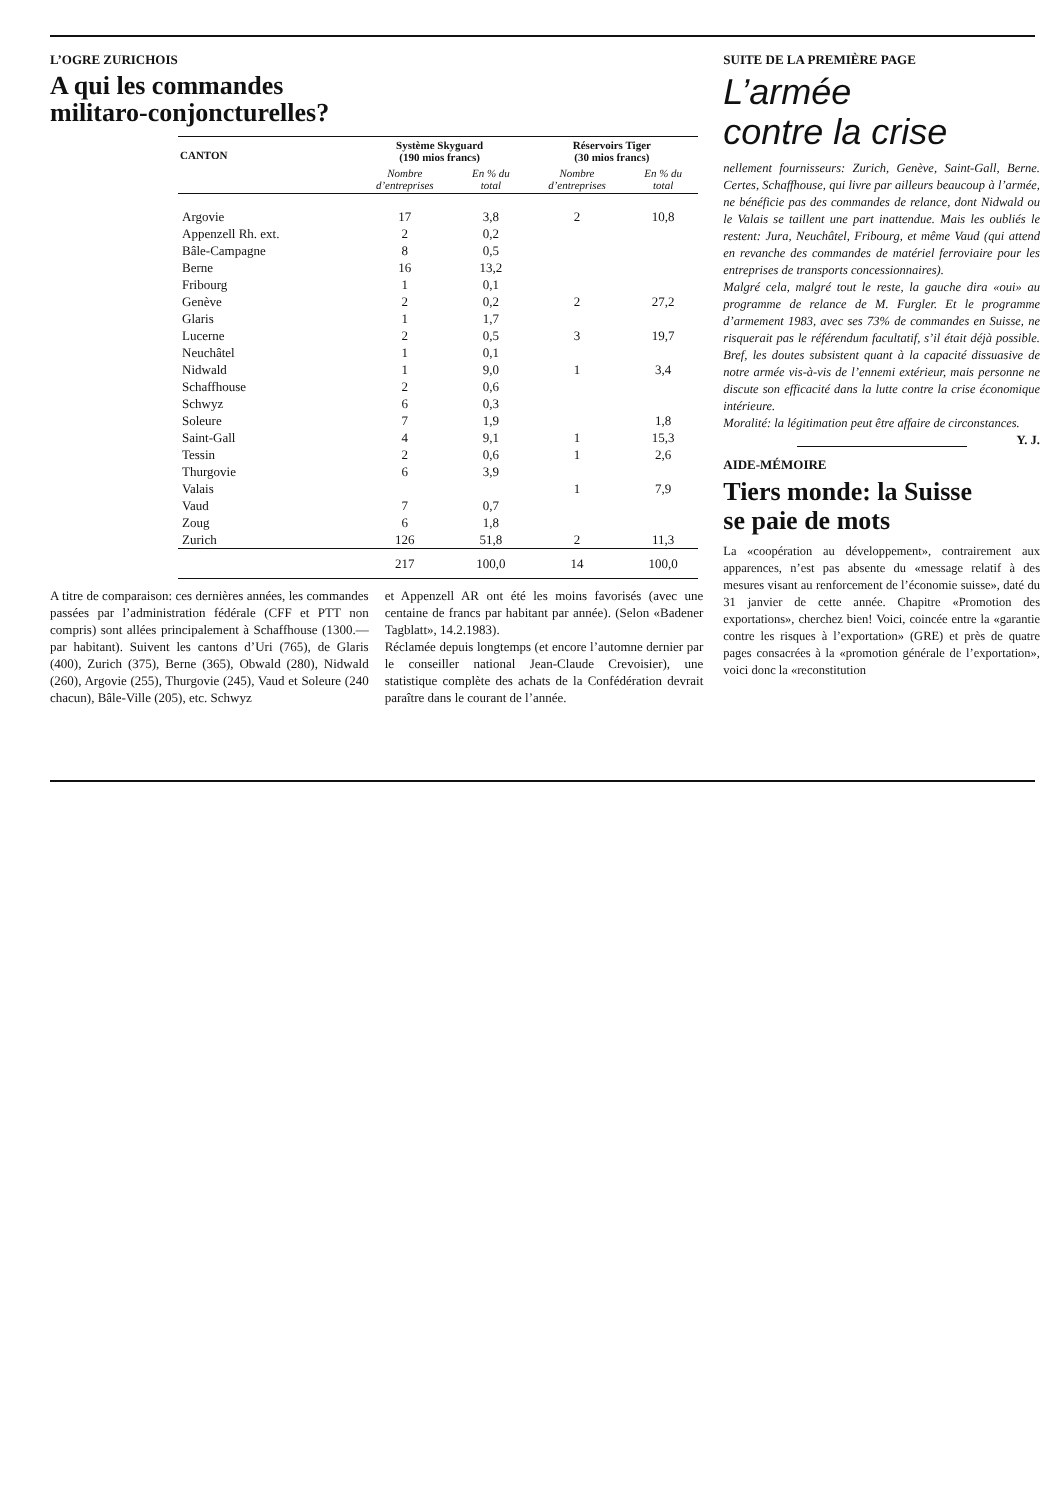L’OGRE ZURICHOIS
A qui les commandes
militaro-conjoncturelles?
| CANTON | Système Skyguard (190 mios francs) | | Réservoirs Tiger (30 mios francs) | |
| --- | --- | --- | --- | --- |
| | Nombre d’entreprises | En % du total | Nombre d’entreprises | En % du total |
| Argovie | 17 | 3,8 | 2 | 10,8 |
| Appenzell Rh. ext. | 2 | 0,2 | | |
| Bâle-Campagne | 8 | 0,5 | | |
| Berne | 16 | 13,2 | | |
| Fribourg | 1 | 0,1 | | |
| Genève | 2 | 0,2 | 2 | 27,2 |
| Glaris | 1 | 1,7 | | |
| Lucerne | 2 | 0,5 | 3 | 19,7 |
| Neuchâtel | 1 | 0,1 | | |
| Nidwald | 1 | 9,0 | 1 | 3,4 |
| Schaffhouse | 2 | 0,6 | | |
| Schwyz | 6 | 0,3 | | |
| Soleure | 7 | 1,9 | | 1,8 |
| Saint-Gall | 4 | 9,1 | 1 | 15,3 |
| Tessin | 2 | 0,6 | 1 | 2,6 |
| Thurgovie | 6 | 3,9 | | |
| Valais | | | 1 | 7,9 |
| Vaud | 7 | 0,7 | | |
| Zoug | 6 | 1,8 | | |
| Zurich | 126 | 51,8 | 2 | 11,3 |
| | 217 | 100,0 | 14 | 100,0 |
A titre de comparaison: ces dernières années, les commandes passées par l’administration fédérale (CFF et PTT non compris) sont allées principalement à Schaffhouse (1300.— par habitant). Suivent les cantons d’Uri (765), de Glaris (400), Zurich (375), Berne (365), Obwald (280), Nidwald (260), Argovie (255), Thurgovie (245), Vaud et Soleure (240 chacun), Bâle-Ville (205), etc. Schwyz
et Appenzell AR ont été les moins favorisés (avec une centaine de francs par habitant par année). (Selon «Badener Tagblatt», 14.2.1983).
Réclamée depuis longtemps (et encore l’automne dernier par le conseiller national Jean-Claude Crevoisier), une statistique complète des achats de la Confédération devrait paraître dans le courant de l’année.
SUITE DE LA PREMIÈRE PAGE
L’armée
contre la crise
nellement fournisseurs: Zurich, Genève, Saint-Gall, Berne. Certes, Schaffhouse, qui livre par ailleurs beaucoup à l’armée, ne bénéficie pas des commandes de relance, dont Nidwald ou le Valais se taillent une part inattendue. Mais les oubliés le restent: Jura, Neuchâtel, Fribourg, et même Vaud (qui attend en revanche des commandes de matériel ferroviaire pour les entreprises de transports concessionnaires).
Malgré cela, malgré tout le reste, la gauche dira «oui» au programme de relance de M. Furgler. Et le programme d’armement 1983, avec ses 73% de commandes en Suisse, ne risquerait pas le référendum facultatif, s’il était déjà possible. Bref, les doutes subsistent quant à la capacité dissuasive de notre armée vis-à-vis de l’ennemi extérieur, mais personne ne discute son efficacité dans la lutte contre la crise économique intérieure.
Moralité: la légitimation peut être affaire de circonstances. Y. J.
AIDE-MÉMOIRE
Tiers monde: la Suisse
se paie de mots
La «coopération au développement», contrairement aux apparences, n’est pas absente du «message relatif à des mesures visant au renforcement de l’économie suisse», daté du 31 janvier de cette année. Chapitre «Promotion des exportations», cherchez bien! Voici, coincée entre la «garantie contre les risques à l’exportation» (GRE) et près de quatre pages consacrées à la «promotion générale de l’exportation», voici donc la «reconstitution